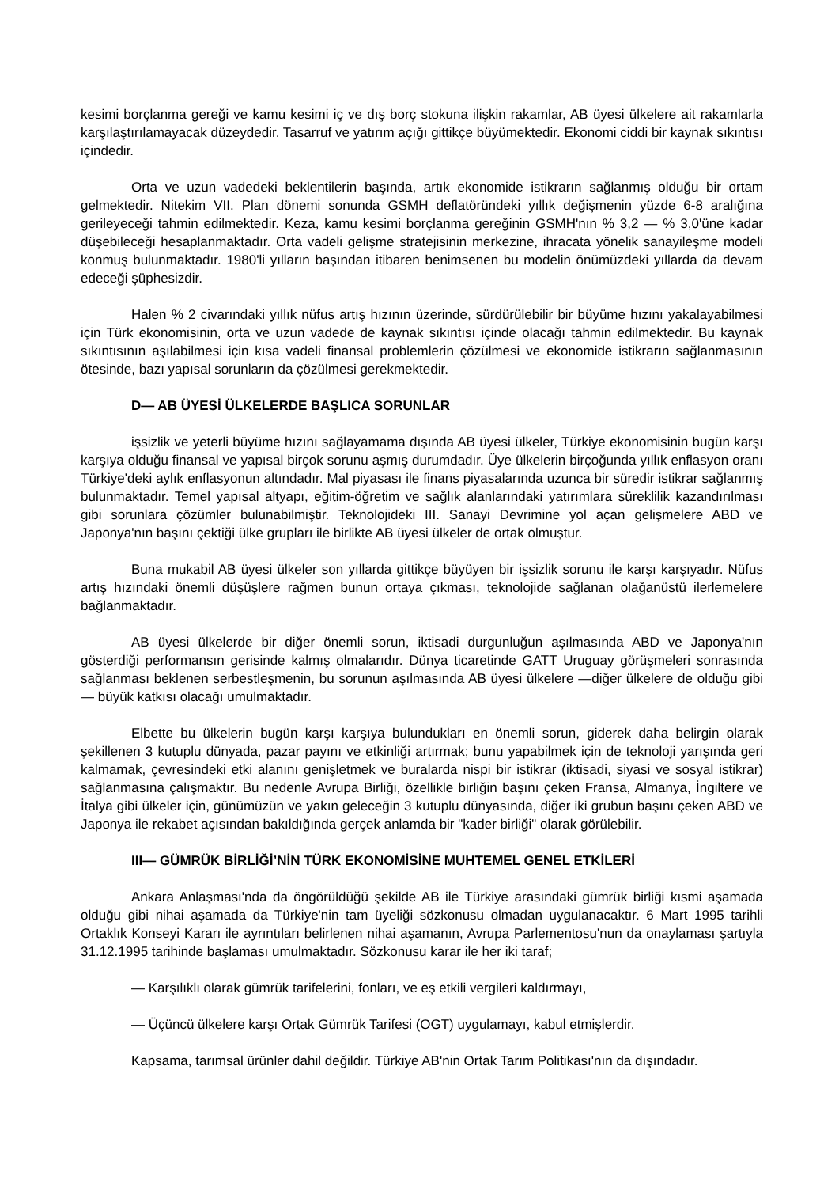kesimi borçlanma gereği ve kamu kesimi iç ve dış borç stokuna ilişkin rakamlar, AB üyesi ülkelere ait rakamlarla karşılaştırılamayacak düzeydedir. Tasarruf ve yatırım açığı gittikçe büyümektedir. Ekonomi ciddi bir kaynak sıkıntısı içindedir.
Orta ve uzun vadedeki beklentilerin başında, artık ekonomide istikrarın sağlanmış olduğu bir ortam gelmektedir. Nitekim VII. Plan dönemi sonunda GSMH deflatöründeki yıllık değişmenin yüzde 6-8 aralığına gerileyeceği tahmin edilmektedir. Keza, kamu kesimi borçlanma gereğinin GSMH'nın % 3,2 — % 3,0'üne kadar düşebileceği hesaplanmaktadır. Orta vadeli gelişme stratejisinin merkezine, ihracata yönelik sanayileşme modeli konmuş bulunmaktadır. 1980'li yılların başından itibaren benimsenen bu modelin önümüzdeki yıllarda da devam edeceği şüphesizdir.
Halen % 2 civarındaki yıllık nüfus artış hızının üzerinde, sürdürülebilir bir büyüme hızını yakalayabilmesi için Türk ekonomisinin, orta ve uzun vadede de kaynak sıkıntısı içinde olacağı tahmin edilmektedir. Bu kaynak sıkıntısının aşılabilmesi için kısa vadeli finansal problemlerin çözülmesi ve ekonomide istikrarın sağlanmasının ötesinde, bazı yapısal sorunların da çözülmesi gerekmektedir.
D— AB ÜYESİ ÜLKELERDE BAŞLICA SORUNLAR
işsizlik ve yeterli büyüme hızını sağlayamama dışında AB üyesi ülkeler, Türkiye ekonomisinin bugün karşı karşıya olduğu finansal ve yapısal birçok sorunu aşmış durumdadır. Üye ülkelerin birçoğunda yıllık enflasyon oranı Türkiye'deki aylık enflasyonun altındadır. Mal piyasası ile finans piyasalarında uzunca bir süredir istikrar sağlanmış bulunmaktadır. Temel yapısal altyapı, eğitim-öğretim ve sağlık alanlarındaki yatırımlara süreklilik kazandırılması gibi sorunlara çözümler bulunabilmiştir. Teknolojideki III. Sanayi Devrimine yol açan gelişmelere ABD ve Japonya'nın başını çektiği ülke grupları ile birlikte AB üyesi ülkeler de ortak olmuştur.
Buna mukabil AB üyesi ülkeler son yıllarda gittikçe büyüyen bir işsizlik sorunu ile karşı karşıyadır. Nüfus artış hızındaki önemli düşüşlere rağmen bunun ortaya çıkması, teknolojide sağlanan olağanüstü ilerlemelere bağlanmaktadır.
AB üyesi ülkelerde bir diğer önemli sorun, iktisadi durgunluğun aşılmasında ABD ve Japonya'nın gösterdiği performansın gerisinde kalmış olmalarıdır. Dünya ticaretinde GATT Uruguay görüşmeleri sonrasında sağlanması beklenen serbestleşmenin, bu sorunun aşılmasında AB üyesi ülkelere —diğer ülkelere de olduğu gibi— büyük katkısı olacağı umulmaktadır.
Elbette bu ülkelerin bugün karşı karşıya bulundukları en önemli sorun, giderek daha belirgin olarak şekillenen 3 kutuplu dünyada, pazar payını ve etkinliği artırmak; bunu yapabilmek için de teknoloji yarışında geri kalmamak, çevresindeki etki alanını genişletmek ve buralarda nispi bir istikrar (iktisadi, siyasi ve sosyal istikrar) sağlanmasına çalışmaktır. Bu nedenle Avrupa Birliği, özellikle birliğin başını çeken Fransa, Almanya, İngiltere ve İtalya gibi ülkeler için, günümüzün ve yakın geleceğin 3 kutuplu dünyasında, diğer iki grubun başını çeken ABD ve Japonya ile rekabet açısından bakıldığında gerçek anlamda bir "kader birliği" olarak görülebilir.
III— GÜMRÜK BİRLİĞİ’NİN TÜRK EKONOMİSİNE MUHTEMEL GENEL ETKİLERİ
Ankara Anlaşması'nda da öngörüldüğü şekilde AB ile Türkiye arasındaki gümrük birliği kısmi aşamada olduğu gibi nihai aşamada da Türkiye'nin tam üyeliği sözkonusu olmadan uygulanacaktır. 6 Mart 1995 tarihli Ortaklık Konseyi Kararı ile ayrıntıları belirlenen nihai aşamanın, Avrupa Parlementosu'nun da onaylaması şartıyla 31.12.1995 tarihinde başlaması umulmaktadır. Sözkonusu karar ile her iki taraf;
— Karşılıklı olarak gümrük tarifelerini, fonları, ve eş etkili vergileri kaldırmayı,
— Üçüncü ülkelere karşı Ortak Gümrük Tarifesi (OGT) uygulamayı, kabul etmişlerdir.
Kapsama, tarımsal ürünler dahil değildir. Türkiye AB'nin Ortak Tarım Politikası'nın da dışındadır.